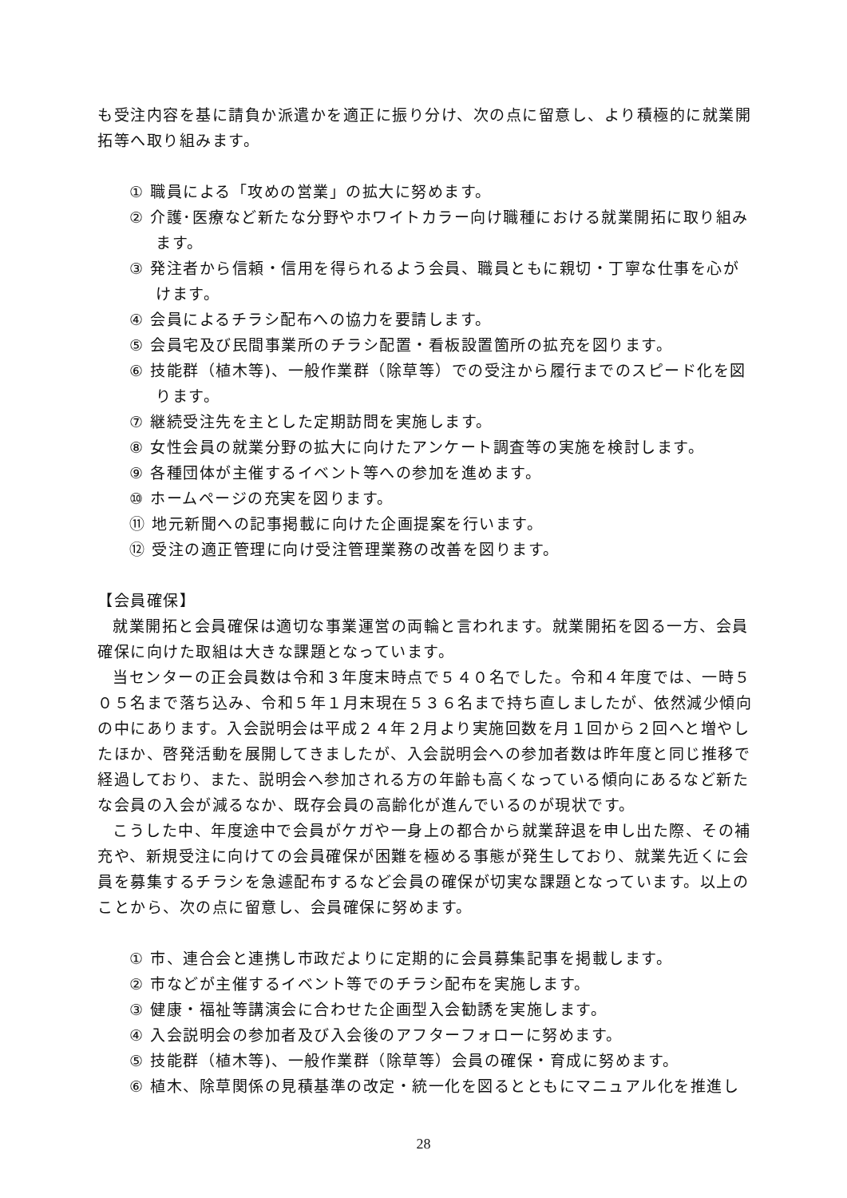も受注内容を基に請負か派遣かを適正に振り分け、次の点に留意し、より積極的に就業開拓等へ取り組みます。
① 職員による「攻めの営業」の拡大に努めます。
② 介護･医療など新たな分野やホワイトカラー向け職種における就業開拓に取り組みます。
③ 発注者から信頼・信用を得られるよう会員、職員ともに親切・丁寧な仕事を心がけます。
④ 会員によるチラシ配布への協力を要請します。
⑤ 会員宅及び民間事業所のチラシ配置・看板設置箇所の拡充を図ります。
⑥ 技能群（植木等)、一般作業群（除草等）での受注から履行までのスピード化を図ります。
⑦ 継続受注先を主とした定期訪問を実施します。
⑧ 女性会員の就業分野の拡大に向けたアンケート調査等の実施を検討します。
⑨ 各種団体が主催するイベント等への参加を進めます。
⑩ ホームページの充実を図ります。
⑪ 地元新聞への記事掲載に向けた企画提案を行います。
⑫ 受注の適正管理に向け受注管理業務の改善を図ります。
【会員確保】
就業開拓と会員確保は適切な事業運営の両輪と言われます。就業開拓を図る一方、会員確保に向けた取組は大きな課題となっています。
当センターの正会員数は令和３年度末時点で５４０名でした。令和４年度では、一時５０５名まで落ち込み、令和５年１月末現在５３６名まで持ち直しましたが、依然減少傾向の中にあります。入会説明会は平成２４年２月より実施回数を月１回から２回へと増やしたほか、啓発活動を展開してきましたが、入会説明会への参加者数は昨年度と同じ推移で経過しており、また、説明会へ参加される方の年齢も高くなっている傾向にあるなど新たな会員の入会が減るなか、既存会員の高齢化が進んでいるのが現状です。
こうした中、年度途中で会員がケガや一身上の都合から就業辞退を申し出た際、その補充や、新規受注に向けての会員確保が困難を極める事態が発生しており、就業先近くに会員を募集するチラシを急遽配布するなど会員の確保が切実な課題となっています。以上のことから、次の点に留意し、会員確保に努めます。
① 市、連合会と連携し市政だよりに定期的に会員募集記事を掲載します。
② 市などが主催するイベント等でのチラシ配布を実施します。
③ 健康・福祉等講演会に合わせた企画型入会勧誘を実施します。
④ 入会説明会の参加者及び入会後のアフターフォローに努めます。
⑤ 技能群（植木等)、一般作業群（除草等）会員の確保・育成に努めます。
⑥ 植木、除草関係の見積基準の改定・統一化を図るとともにマニュアル化を推進し
28